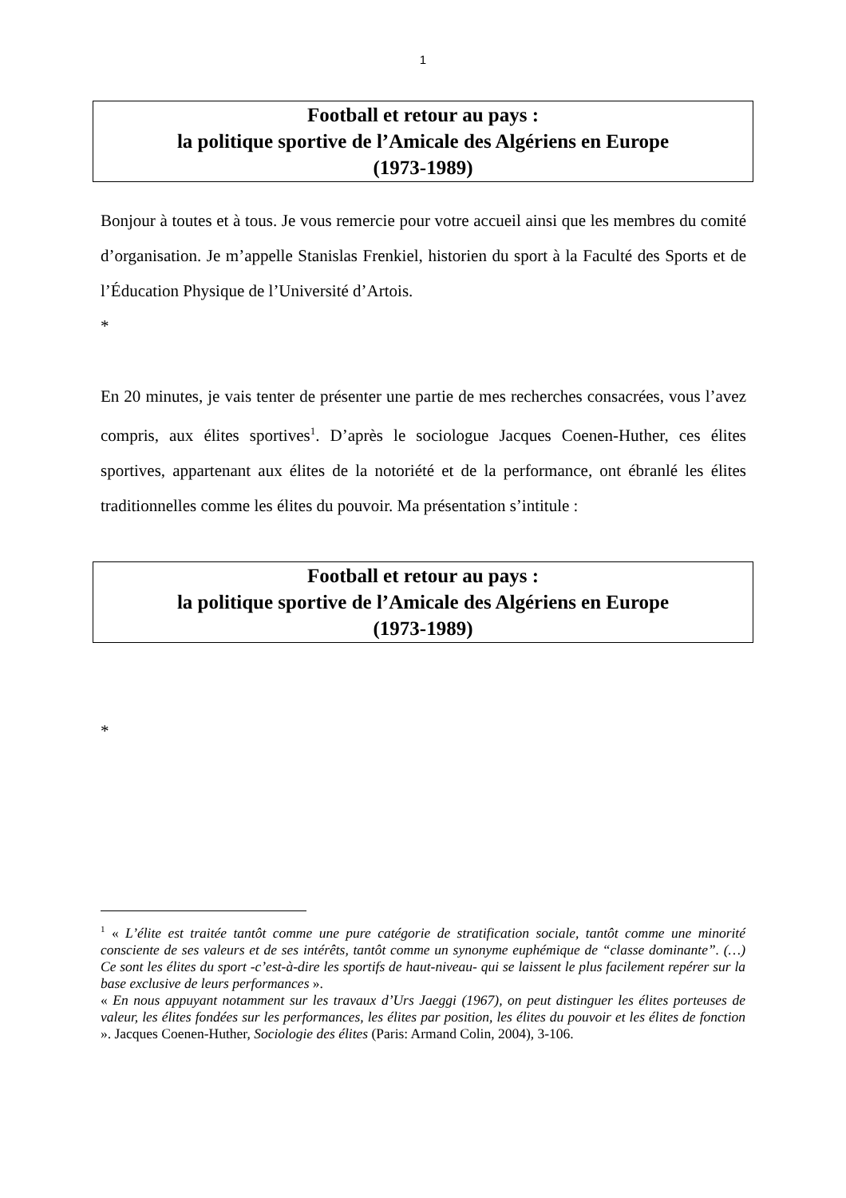1
Football et retour au pays :
la politique sportive de l’Amicale des Algériens en Europe
(1973-1989)
Bonjour à toutes et à tous. Je vous remercie pour votre accueil ainsi que les membres du comité d’organisation. Je m’appelle Stanislas Frenkiel, historien du sport à la Faculté des Sports et de l’Éducation Physique de l’Université d’Artois.
*
En 20 minutes, je vais tenter de présenter une partie de mes recherches consacrées, vous l’avez compris, aux élites sportives<sup>1</sup>. D’après le sociologue Jacques Coenen-Huther, ces élites sportives, appartenant aux élites de la notoriété et de la performance, ont ébranlé les élites traditionnelles comme les élites du pouvoir. Ma présentation s’intitule :
Football et retour au pays :
la politique sportive de l’Amicale des Algériens en Europe
(1973-1989)
*
<sup>1</sup> « L’élite est traitée tantôt comme une pure catégorie de stratification sociale, tantôt comme une minorité consciente de ses valeurs et de ses intérêts, tantôt comme un synonyme euphémique de “classe dominante”. (…) Ce sont les élites du sport -c’est-à-dire les sportifs de haut-niveau- qui se laissent le plus facilement repérer sur la base exclusive de leurs performances ».
« En nous appuyant notamment sur les travaux d’Urs Jaeggi (1967), on peut distinguer les élites porteuses de valeur, les élites fondées sur les performances, les élites par position, les élites du pouvoir et les élites de fonction ». Jacques Coenen-Huther, Sociologie des élites (Paris: Armand Colin, 2004), 3-106.